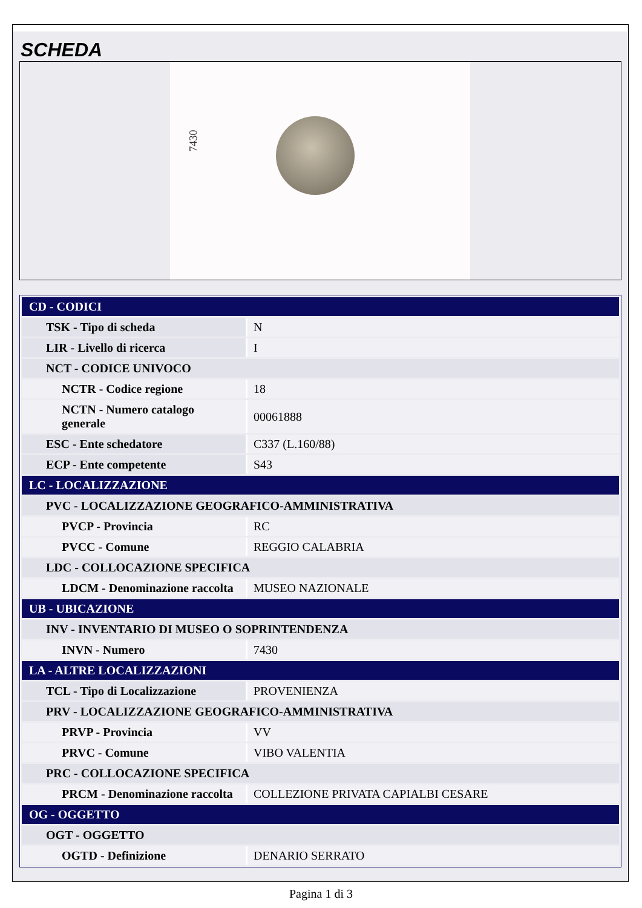SCHEDA
7430
| CD - CODICI | |
| TSK - Tipo di scheda | N |
| LIR - Livello di ricerca | I |
| NCT - CODICE UNIVOCO | |
| NCTR - Codice regione | 18 |
| NCTN - Numero catalogo generale | 00061888 |
| ESC - Ente schedatore | C337 (L.160/88) |
| ECP - Ente competente | S43 |
| LC - LOCALIZZAZIONE | |
| PVC - LOCALIZZAZIONE GEOGRAFICO-AMMINISTRATIVA | |
| PVCP - Provincia | RC |
| PVCC - Comune | REGGIO CALABRIA |
| LDC - COLLOCAZIONE SPECIFICA | |
| LDCM - Denominazione raccolta | MUSEO NAZIONALE |
| UB - UBICAZIONE | |
| INV - INVENTARIO DI MUSEO O SOPRINTENDENZA | |
| INVN - Numero | 7430 |
| LA - ALTRE LOCALIZZAZIONI | |
| TCL - Tipo di Localizzazione | PROVENIENZA |
| PRV - LOCALIZZAZIONE GEOGRAFICO-AMMINISTRATIVA | |
| PRVP - Provincia | VV |
| PRVC - Comune | VIBO VALENTIA |
| PRC - COLLOCAZIONE SPECIFICA | |
| PRCM - Denominazione raccolta | COLLEZIONE PRIVATA CAPIALBI CESARE |
| OG - OGGETTO | |
| OGT - OGGETTO | |
| OGTD - Definizione | DENARIO SERRATO |
Pagina 1 di 3